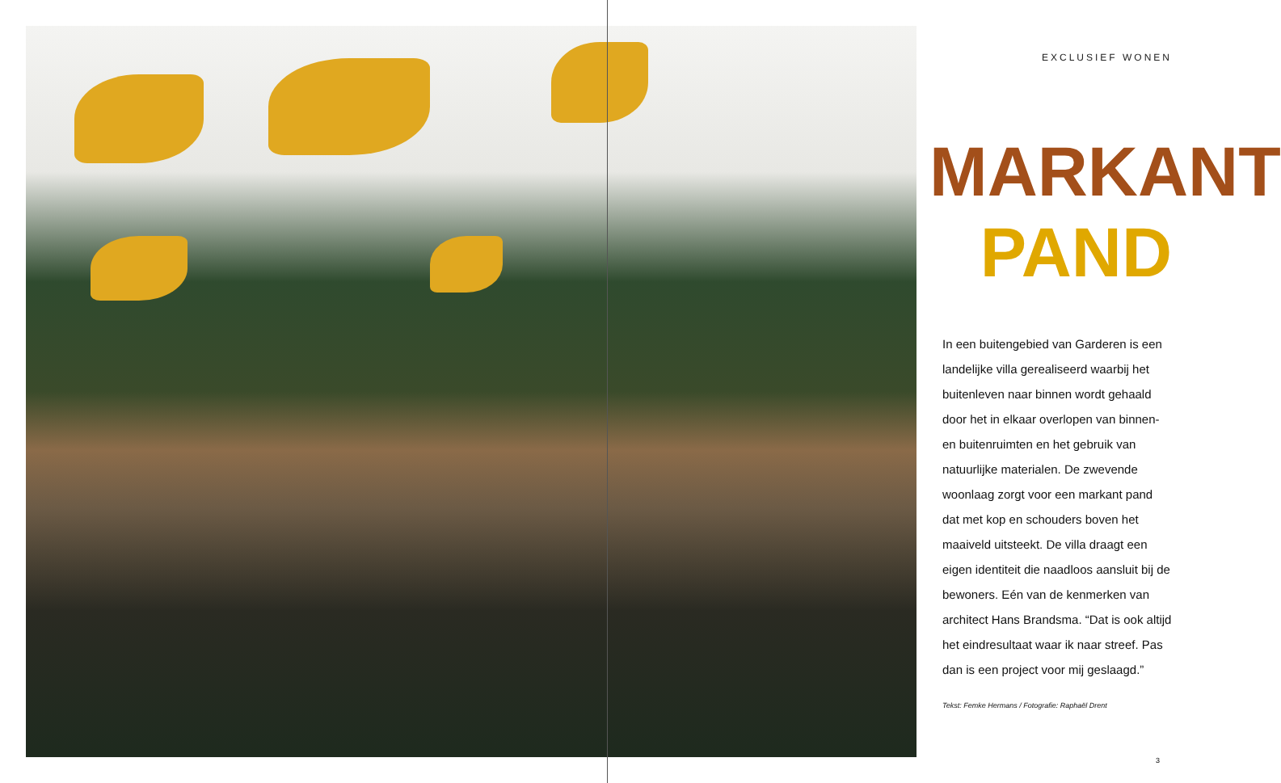EXCLUSIEF WONEN
MARKANT
PAND
In een buitengebied van Garderen is een landelijke villa gerealiseerd waarbij het buitenleven naar binnen wordt gehaald door het in elkaar overlopen van binnen- en buitenruimten en het gebruik van natuurlijke materialen. De zwevende woonlaag zorgt voor een markant pand dat met kop en schouders boven het maaiveld uitsteekt. De villa draagt een eigen identiteit die naadloos aansluit bij de bewoners. Eén van de kenmerken van architect Hans Brandsma. “Dat is ook altijd het eindresultaat waar ik naar streef. Pas dan is een project voor mij geslaagd.”
Tekst: Femke Hermans / Fotografie: Raphaël Drent
3